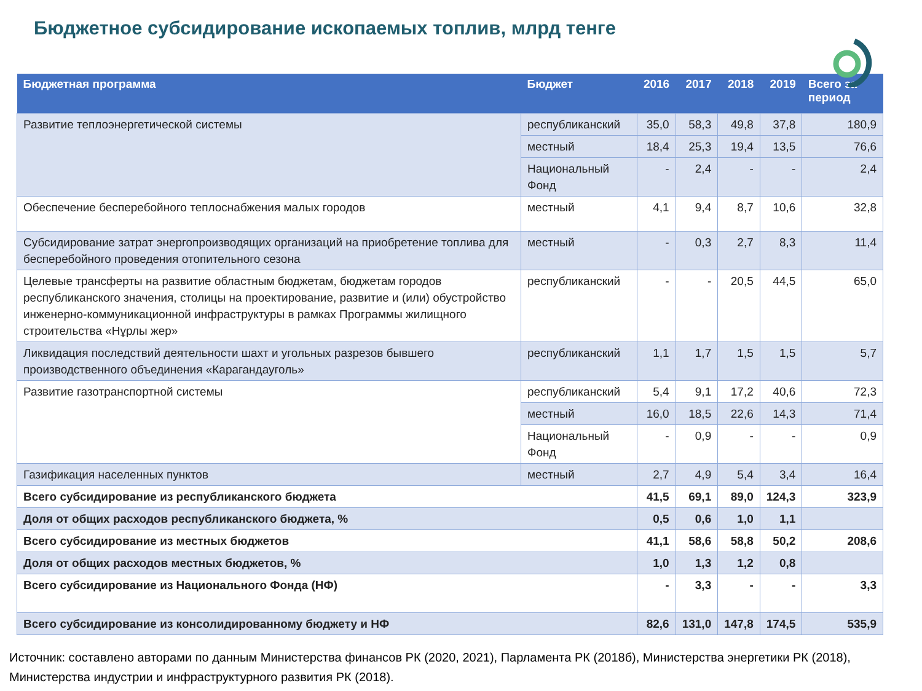Бюджетное субсидирование ископаемых топлив, млрд тенге
| Бюджетная программа | Бюджет | 2016 | 2017 | 2018 | 2019 | Всего за период |
| --- | --- | --- | --- | --- | --- | --- |
| Развитие теплоэнергетической системы | республиканский | 35,0 | 58,3 | 49,8 | 37,8 | 180,9 |
| | местный | 18,4 | 25,3 | 19,4 | 13,5 | 76,6 |
| | Национальный Фонд | - | 2,4 | - | - | 2,4 |
| Обеспечение бесперебойного теплоснабжения малых городов | местный | 4,1 | 9,4 | 8,7 | 10,6 | 32,8 |
| Субсидирование затрат энергопроизводящих организаций на приобретение топлива для бесперебойного проведения отопительного сезона | местный | - | 0,3 | 2,7 | 8,3 | 11,4 |
| Целевые трансферты на развитие областным бюджетам, бюджетам городов республиканского значения, столицы на проектирование, развитие и (или) обустройство инженерно-коммуникационной инфраструктуры в рамках Программы жилищного строительства «Нұрлы жер» | республиканский | - | - | 20,5 | 44,5 | 65,0 |
| Ликвидация последствий деятельности шахт и угольных разрезов бывшего производственного объединения «Карагандауголь» | республиканский | 1,1 | 1,7 | 1,5 | 1,5 | 5,7 |
| Развитие газотранспортной системы | республиканский | 5,4 | 9,1 | 17,2 | 40,6 | 72,3 |
| | местный | 16,0 | 18,5 | 22,6 | 14,3 | 71,4 |
| | Национальный Фонд | - | 0,9 | - | - | 0,9 |
| Газификация населенных пунктов | местный | 2,7 | 4,9 | 5,4 | 3,4 | 16,4 |
| Всего субсидирование из республиканского бюджета | | 41,5 | 69,1 | 89,0 | 124,3 | 323,9 |
| Доля от общих расходов республиканского бюджета, % | | 0,5 | 0,6 | 1,0 | 1,1 | |
| Всего субсидирование из местных бюджетов | | 41,1 | 58,6 | 58,8 | 50,2 | 208,6 |
| Доля от общих расходов местных бюджетов, % | | 1,0 | 1,3 | 1,2 | 0,8 | |
| Всего субсидирование из Национального Фонда (НФ) | | - | 3,3 | - | - | 3,3 |
| Всего субсидирование из консолидированному бюджету и НФ | | 82,6 | 131,0 | 147,8 | 174,5 | 535,9 |
Источник: составлено авторами по данным Министерства финансов РК (2020, 2021), Парламента РК (2018б), Министерства энергетики РК (2018), Министерства индустрии и инфраструктурного развития РК (2018).